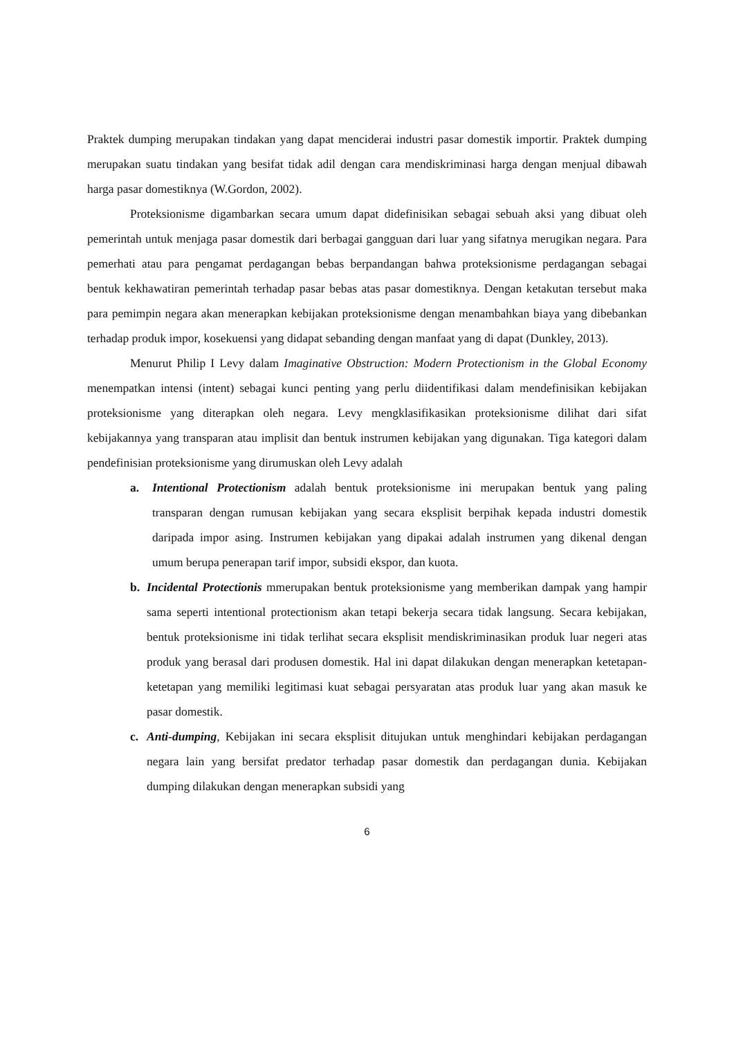Praktek dumping merupakan tindakan yang dapat menciderai industri pasar domestik importir. Praktek dumping merupakan suatu tindakan yang besifat tidak adil dengan cara mendiskriminasi harga dengan menjual dibawah harga pasar domestiknya (W.Gordon, 2002).
Proteksionisme digambarkan secara umum dapat didefinisikan sebagai sebuah aksi yang dibuat oleh pemerintah untuk menjaga pasar domestik dari berbagai gangguan dari luar yang sifatnya merugikan negara. Para pemerhati atau para pengamat perdagangan bebas berpandangan bahwa proteksionisme perdagangan sebagai bentuk kekhawatiran pemerintah terhadap pasar bebas atas pasar domestiknya. Dengan ketakutan tersebut maka para pemimpin negara akan menerapkan kebijakan proteksionisme dengan menambahkan biaya yang dibebankan terhadap produk impor, kosekuensi yang didapat sebanding dengan manfaat yang di dapat (Dunkley, 2013).
Menurut Philip I Levy dalam Imaginative Obstruction: Modern Protectionism in the Global Economy menempatkan intensi (intent) sebagai kunci penting yang perlu diidentifikasi dalam mendefinisikan kebijakan proteksionisme yang diterapkan oleh negara. Levy mengklasifikasikan proteksionisme dilihat dari sifat kebijakannya yang transparan atau implisit dan bentuk instrumen kebijakan yang digunakan. Tiga kategori dalam pendefinisian proteksionisme yang dirumuskan oleh Levy adalah
a. Intentional Protectionism adalah bentuk proteksionisme ini merupakan bentuk yang paling transparan dengan rumusan kebijakan yang secara eksplisit berpihak kepada industri domestik daripada impor asing. Instrumen kebijakan yang dipakai adalah instrumen yang dikenal dengan umum berupa penerapan tarif impor, subsidi ekspor, dan kuota.
b. Incidental Protectionis mmerupakan bentuk proteksionisme yang memberikan dampak yang hampir sama seperti intentional protectionism akan tetapi bekerja secara tidak langsung. Secara kebijakan, bentuk proteksionisme ini tidak terlihat secara eksplisit mendiskriminasikan produk luar negeri atas produk yang berasal dari produsen domestik. Hal ini dapat dilakukan dengan menerapkan ketetapan-ketetapan yang memiliki legitimasi kuat sebagai persyaratan atas produk luar yang akan masuk ke pasar domestik.
c. Anti-dumping, Kebijakan ini secara eksplisit ditujukan untuk menghindari kebijakan perdagangan negara lain yang bersifat predator terhadap pasar domestik dan perdagangan dunia. Kebijakan dumping dilakukan dengan menerapkan subsidi yang
6